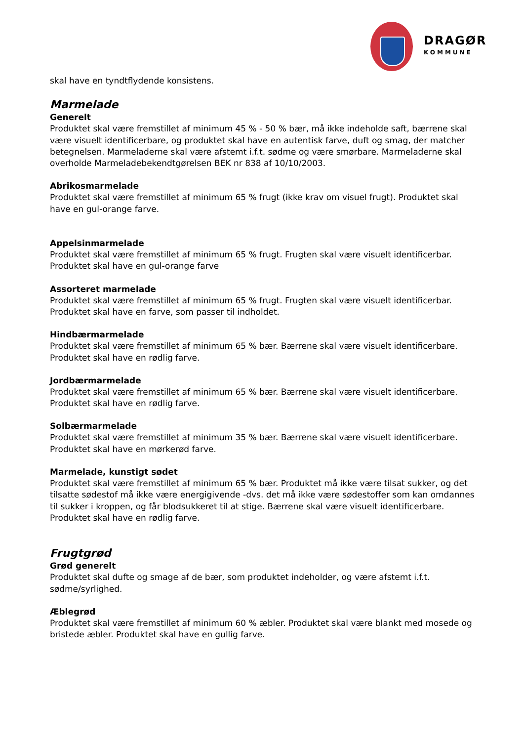DRAGØR
KOMMUNE
skal have en tyndtflydende konsistens.
Marmelade
Generelt
Produktet skal være fremstillet af minimum 45 % - 50 % bær, må ikke indeholde saft, bærrene skal være visuelt identificerbare, og produktet skal have en autentisk farve, duft og smag, der matcher betegnelsen. Marmeladerne skal være afstemt i.f.t. sødme og være smørbare. Marmeladerne skal overholde Marmeladebekendtgørelsen BEK nr 838 af 10/10/2003.
Abrikosmarmelade
Produktet skal være fremstillet af minimum 65 % frugt (ikke krav om visuel frugt). Produktet skal have en gul-orange farve.
Appelsinmarmelade
Produktet skal være fremstillet af minimum 65 % frugt. Frugten skal være visuelt identificerbar. Produktet skal have en gul-orange farve
Assorteret marmelade
Produktet skal være fremstillet af minimum 65 % frugt. Frugten skal være visuelt identificerbar. Produktet skal have en farve, som passer til indholdet.
Hindbærmarmelade
Produktet skal være fremstillet af minimum 65 % bær. Bærrene skal være visuelt identificerbare. Produktet skal have en rødlig farve.
Jordbærmarmelade
Produktet skal være fremstillet af minimum 65 % bær. Bærrene skal være visuelt identificerbare. Produktet skal have en rødlig farve.
Solbærmarmelade
Produktet skal være fremstillet af minimum 35 % bær. Bærrene skal være visuelt identificerbare. Produktet skal have en mørkerød farve.
Marmelade, kunstigt sødet
Produktet skal være fremstillet af minimum 65 % bær. Produktet må ikke være tilsat sukker, og det tilsatte sødestof må ikke være energigivende -dvs. det må ikke være sødestoffer som kan omdannes til sukker i kroppen, og får blodsukkeret til at stige. Bærrene skal være visuelt identificerbare. Produktet skal have en rødlig farve.
Frugtgrød
Grød generelt
Produktet skal dufte og smage af de bær, som produktet indeholder, og være afstemt i.f.t. sødme/syrlighed.
Æblegrød
Produktet skal være fremstillet af minimum 60 % æbler. Produktet skal være blankt med mosede og bristede æbler. Produktet skal have en gullig farve.